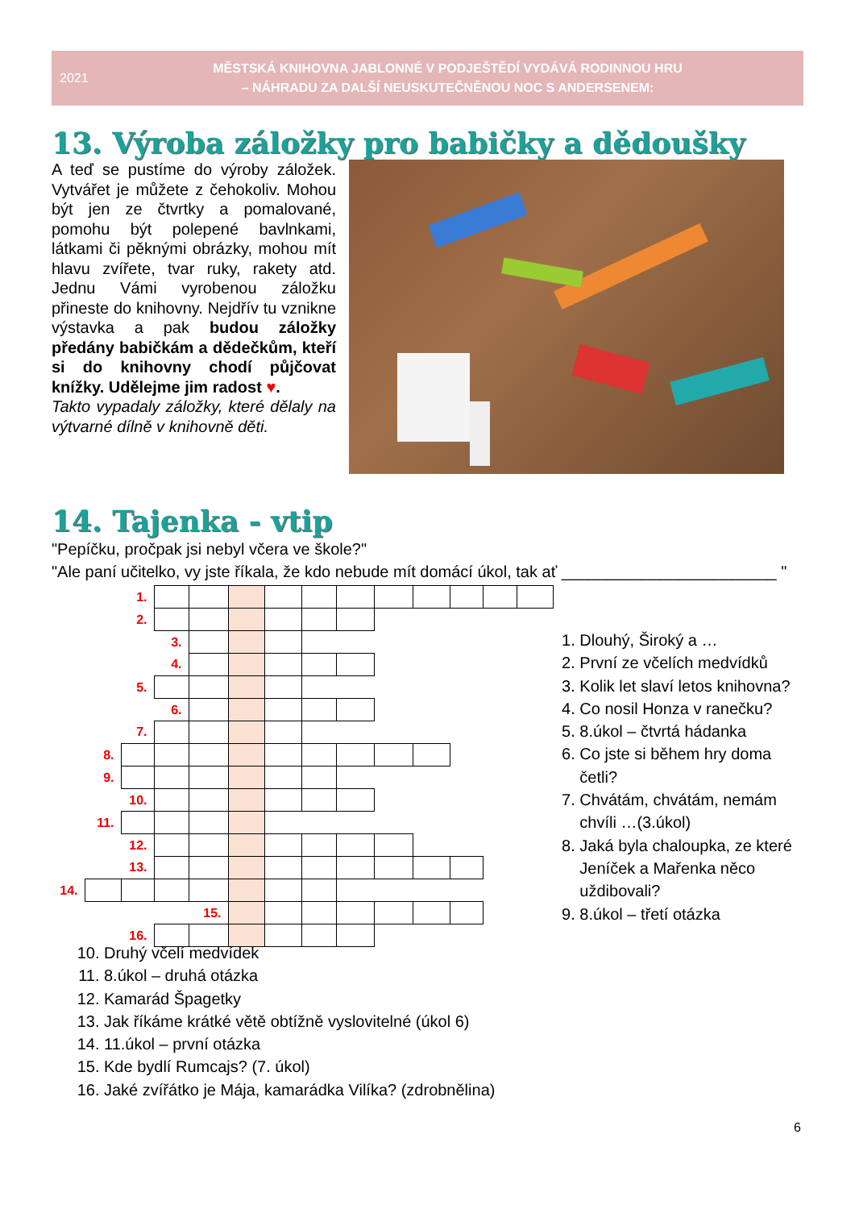2021
MĚSTSKÁ KNIHOVNA JABLONNÉ V PODJEŠTĚDÍ VYDÁVÁ RODINNOU HRU
– NÁHRADU ZA DALŠÍ NEUSKUTEČNĚNOU NOC S ANDERSENEM:
13. Výroba záložky pro babičky a dědoušky
A teď se pustíme do výroby záložek. Vytvářet je můžete z čehokoliv. Mohou být jen ze čtvrtky a pomalované, pomohu být polepené bavlnkami, látkami či pěknými obrázky, mohou mít hlavu zvířete, tvar ruky, rakety atd. Jednu Vámi vyrobenou záložku přineste do knihovny. Nejdřív tu vznikne výstavka a pak budou záložky předány babičkám a dědečkům, kteří si do knihovny chodí půjčovat knížky. Udělejme jim radost ♥.
Takto vypadaly záložky, které dělaly na výtvarné dílně v knihovně děti.
14. Tajenka - vtip
"Pepíčku, pročpak jsi nebyl včera ve škole?"
"Ale paní učitelko, vy jste říkala, že kdo nebude mít domácí úkol, tak ať ________________________ "
| | | 1. | | | | | | | | | | | |
| | | 2. | | | | | | | | | | | |
| | | | 3. | | | | | | | | | | |
| | | | 4. | | | | | | | | | | |
| | | 5. | | | | | | | | | | | |
| | | | 6. | | | | | | | | | | |
| | | 7. | | | | | | | | | | | |
| | 8. | | | | | | | | | | | | |
| | 9. | | | | | | | | | | | | |
| | | 10. | | | | | | | | | | | |
| | 11. | | | | | | | | | | | | |
| | | 12. | | | | | | | | | | | |
| | | 13. | | | | | | | | | | | |
| 14. | | | | | | | | | | | | | |
| | | | | 15. | | | | | | | | | |
| | | 16. | | | | | | | | | | | |
1. Dlouhý, Široký a …
2. První ze včelích medvídků
3. Kolik let slaví letos knihovna?
4. Co nosil Honza v ranečku?
5. 8.úkol – čtvrtá hádanka
6. Co jste si během hry doma četli?
7. Chvátám, chvátám, nemám chvíli …(3.úkol)
8. Jaká byla chaloupka, ze které Jeníček a Mařenka něco uždibovali?
9. 8.úkol – třetí otázka
10. Druhý včelí medvídek
11. 8.úkol – druhá otázka
12. Kamarád Špagetky
13. Jak říkáme krátké větě obtížně vyslovitelné (úkol 6)
14. 11.úkol – první otázka
15. Kde bydlí Rumcajs? (7. úkol)
16. Jaké zvířátko je Mája, kamarádka Vilíka? (zdrobnělina)
6